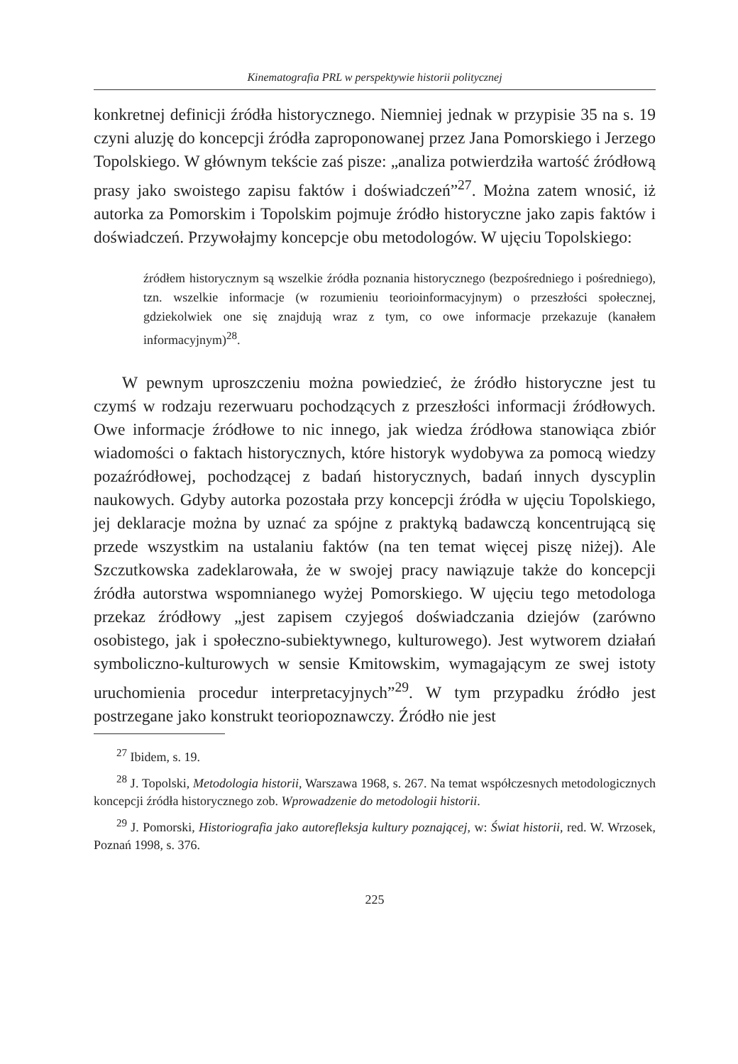Kinematografia PRL w perspektywie historii politycznej
konkretnej definicji źródła historycznego. Niemniej jednak w przypisie 35 na s. 19 czyni aluzję do koncepcji źródła zaproponowanej przez Jana Pomorskiego i Jerzego Topolskiego. W głównym tekście zaś pisze: „analiza potwierdziła wartość źródłową prasy jako swoistego zapisu faktów i doświadczeń”<sup>27</sup>. Można zatem wnosić, iż autorka za Pomorskim i Topolskim pojmuje źródło historyczne jako zapis faktów i doświadczeń. Przywołajmy koncepcje obu metodologów. W ujęciu Topolskiego:
źródłem historycznym są wszelkie źródła poznania historycznego (bezpośredniego i pośredniego), tzn. wszelkie informacje (w rozumieniu teorioinformacyjnym) o przeszłości społecznej, gdziekolwiek one się znajdują wraz z tym, co owe informacje przekazuje (kanałem informacyjnym)<sup>28</sup>.
W pewnym uproszczeniu można powiedzieć, że źródło historyczne jest tu czymś w rodzaju rezerwuaru pochodzących z przeszłości informacji źródłowych. Owe informacje źródłowe to nic innego, jak wiedza źródłowa stanowiąca zbiór wiadomości o faktach historycznych, które historyk wydobywa za pomocą wiedzy pozaźródłowej, pochodzącej z badań historycznych, badań innych dyscyplin naukowych. Gdyby autorka pozostała przy koncepcji źródła w ujęciu Topolskiego, jej deklaracje można by uznać za spójne z praktyką badawczą koncentrującą się przede wszystkim na ustalaniu faktów (na ten temat więcej piszę niżej). Ale Szczutkowska zadeklarowała, że w swojej pracy nawiązuje także do koncepcji źródła autorstwa wspomnianego wyżej Pomorskiego. W ujęciu tego metodologa przekaz źródłowy „jest zapisem czyjegoś doświadczania dziejów (zarówno osobistego, jak i społeczno-subiektywnego, kulturowego). Jest wytworem działań symboliczno-kulturowych w sensie Kmitowskim, wymagającym ze swej istoty uruchomienia procedur interpretacyjnych”<sup>29</sup>. W tym przypadku źródło jest postrzegane jako konstrukt teoriopoznawczy. Źródło nie jest
<sup>27</sup> Ibidem, s. 19.
<sup>28</sup> J. Topolski, Metodologia historii, Warszawa 1968, s. 267. Na temat współczesnych metodologicznych koncepcji źródła historycznego zob. Wprowadzenie do metodologii historii.
<sup>29</sup> J. Pomorski, Historiografia jako autorefleksja kultury poznającej, w: Świat historii, red. W. Wrzosek, Poznań 1998, s. 376.
225